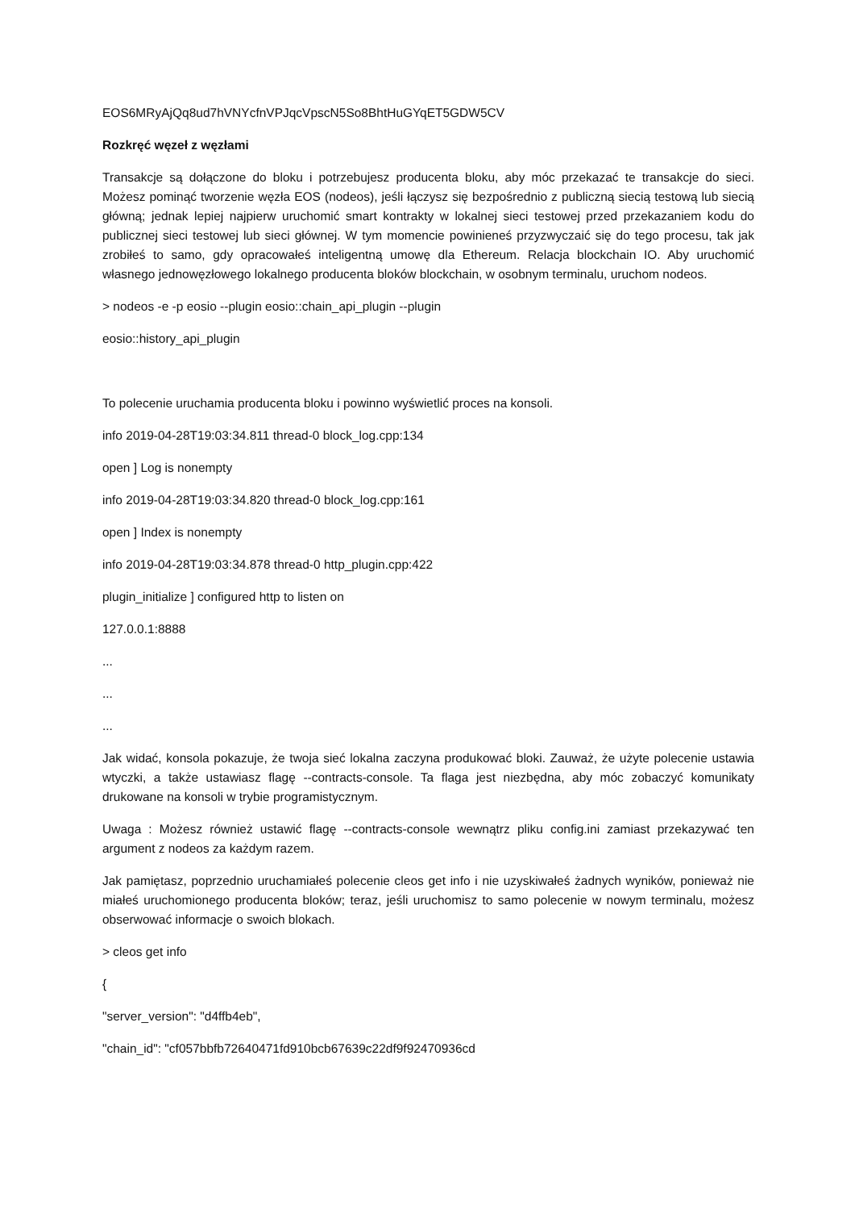EOS6MRyAjQq8ud7hVNYcfnVPJqcVpscN5So8BhtHuGYqET5GDW5CV
Rozkręć węzeł z węzłami
Transakcje są dołączone do bloku i potrzebujesz producenta bloku, aby móc przekazać te transakcje do sieci. Możesz pominąć tworzenie węzła EOS (nodeos), jeśli łączysz się bezpośrednio z publiczną siecią testową lub siecią główną; jednak lepiej najpierw uruchomić smart kontrakty w lokalnej sieci testowej przed przekazaniem kodu do publicznej sieci testowej lub sieci głównej. W tym momencie powinieneś przyzwyczaić się do tego procesu, tak jak zrobiłeś to samo, gdy opracowałeś inteligentną umowę dla Ethereum. Relacja blockchain IO. Aby uruchomić własnego jednowęzłowego lokalnego producenta bloków blockchain, w osobnym terminalu, uruchom nodeos.
> nodeos -e -p eosio --plugin eosio::chain_api_plugin --plugin
eosio::history_api_plugin
To polecenie uruchamia producenta bloku i powinno wyświetlić proces na konsoli.
info 2019-04-28T19:03:34.811 thread-0 block_log.cpp:134
open ] Log is nonempty
info 2019-04-28T19:03:34.820 thread-0 block_log.cpp:161
open ] Index is nonempty
info 2019-04-28T19:03:34.878 thread-0 http_plugin.cpp:422
plugin_initialize ] configured http to listen on
127.0.0.1:8888
...
...
...
Jak widać, konsola pokazuje, że twoja sieć lokalna zaczyna produkować bloki. Zauważ, że użyte polecenie ustawia wtyczki, a także ustawiasz flagę --contracts-console. Ta flaga jest niezbędna, aby móc zobaczyć komunikaty drukowane na konsoli w trybie programistycznym.
Uwaga : Możesz również ustawić flagę --contracts-console wewnątrz pliku config.ini zamiast przekazywać ten argument z nodeos za każdym razem.
Jak pamiętasz, poprzednio uruchamiałeś polecenie cleos get info i nie uzyskiwałeś żadnych wyników, ponieważ nie miałeś uruchomionego producenta bloków; teraz, jeśli uruchomisz to samo polecenie w nowym terminalu, możesz obserwować informacje o swoich blokach.
> cleos get info
{
"server_version": "d4ffb4eb",
"chain_id": "cf057bbfb72640471fd910bcb67639c22df9f92470936cd